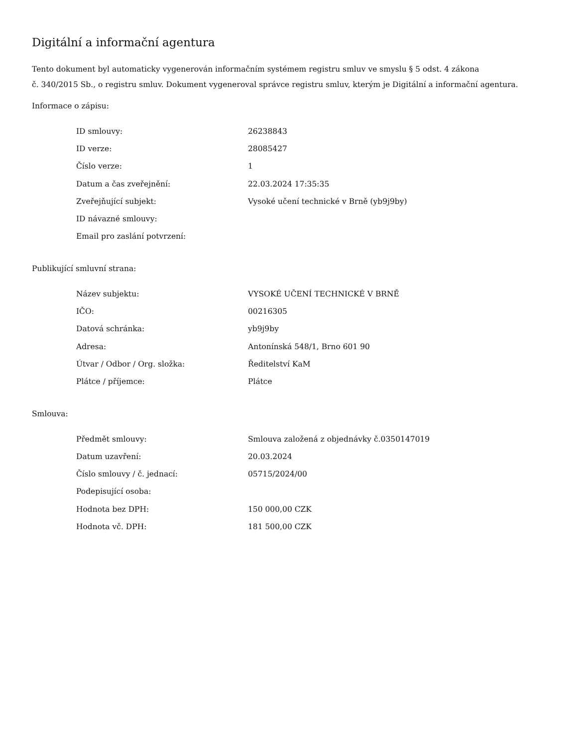Digitální a informační agentura
Tento dokument byl automaticky vygenerován informačním systémem registru smluv ve smyslu § 5 odst. 4 zákona
č. 340/2015 Sb., o registru smluv. Dokument vygeneroval správce registru smluv, kterým je Digitální a informační agentura.
Informace o zápisu:
| ID smlouvy: | 26238843 |
| ID verze: | 28085427 |
| Číslo verze: | 1 |
| Datum a čas zveřejnění: | 22.03.2024 17:35:35 |
| Zveřejňující subjekt: | Vysoké učení technické v Brně (yb9j9by) |
| ID návazné smlouvy: | |
| Email pro zaslání potvrzení: | |
Publikující smluvní strana:
| Název subjektu: | VYSOKÉ UČENÍ TECHNICKÉ V BRNĚ |
| IČO: | 00216305 |
| Datová schránka: | yb9j9by |
| Adresa: | Antonínská 548/1, Brno 601 90 |
| Útvar / Odbor / Org. složka: | Ředitelství KaM |
| Plátce / příjemce: | Plátce |
Smlouva:
| Předmět smlouvy: | Smlouva založená z objednávky č.0350147019 |
| Datum uzavření: | 20.03.2024 |
| Číslo smlouvy / č. jednací: | 05715/2024/00 |
| Podepisující osoba: | |
| Hodnota bez DPH: | 150 000,00 CZK |
| Hodnota vč. DPH: | 181 500,00 CZK |